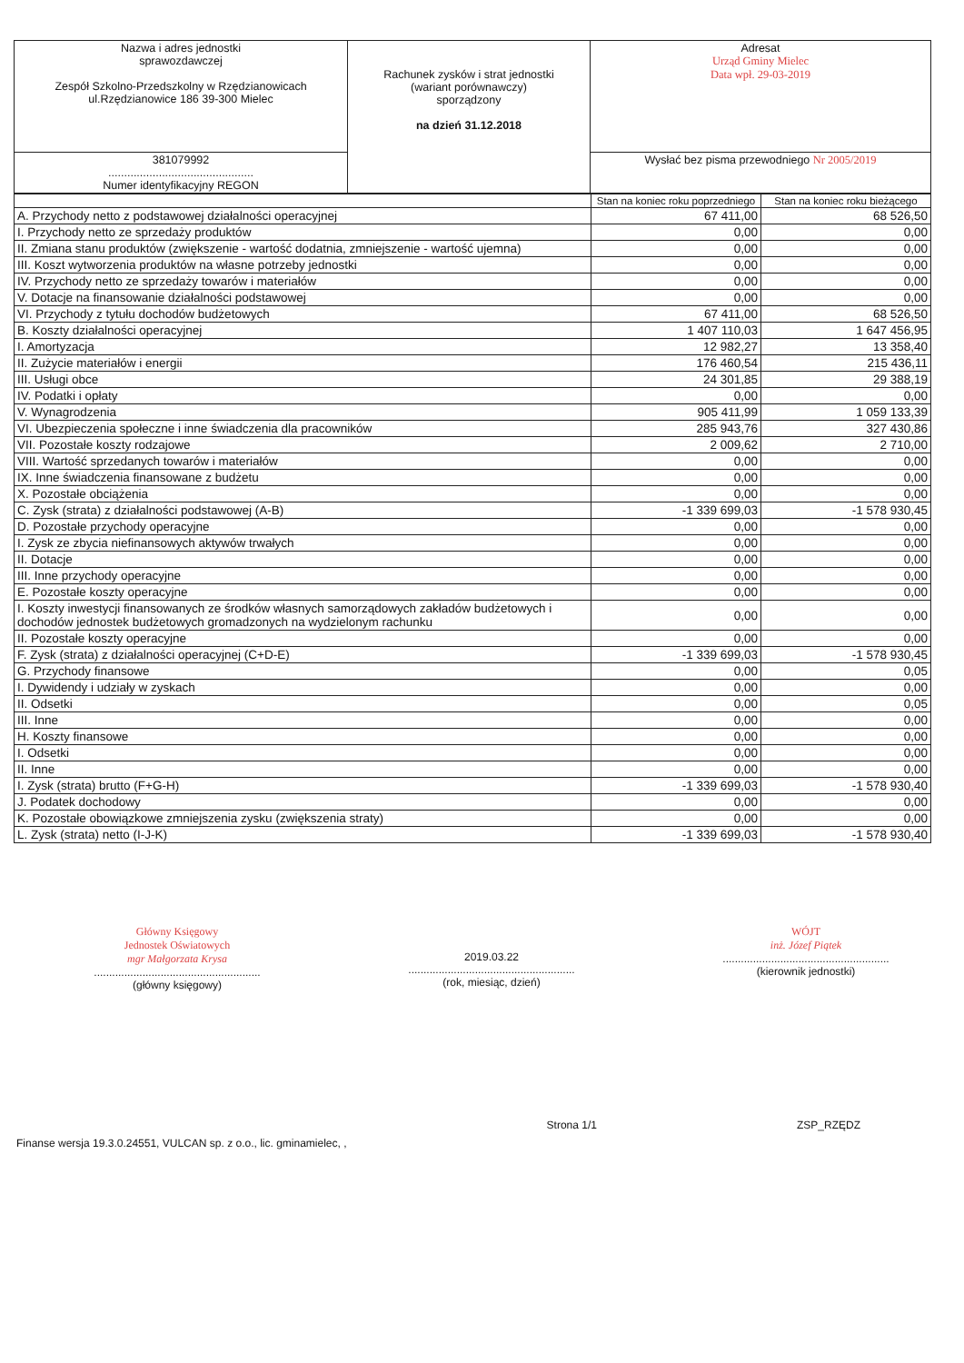| Nazwa i adres jednostki sprawozdawczej Zespół Szkolno-Przedszkolny w Rzędzianowicach ul.Rzędzianowice 186 39-300 Mielec | Rachunek zysków i strat jednostki (wariant porównawczy) sporządzony na dzień 31.12.2018 | Adresat Urząd Gminy Mielec Data wpł. 29-03-2019 |
| 381079992 .............................................. Numer identyfikacyjny REGON | | Wysłać bez pisma przewodniego Nr 2005/2019 |
| | Stan na koniec roku poprzedniego | Stan na koniec roku bieżącego |
| --- | --- | --- |
| A. Przychody netto z podstawowej działalności operacyjnej | 67 411,00 | 68 526,50 |
| I. Przychody netto ze sprzedaży produktów | 0,00 | 0,00 |
| II. Zmiana stanu produktów (zwiększenie - wartość dodatnia, zmniejszenie - wartość ujemna) | 0,00 | 0,00 |
| III. Koszt wytworzenia produktów na własne potrzeby jednostki | 0,00 | 0,00 |
| IV. Przychody netto ze sprzedaży towarów i materiałów | 0,00 | 0,00 |
| V. Dotacje na finansowanie działalności podstawowej | 0,00 | 0,00 |
| VI. Przychody z tytułu dochodów budżetowych | 67 411,00 | 68 526,50 |
| B. Koszty działalności operacyjnej | 1 407 110,03 | 1 647 456,95 |
| I. Amortyzacja | 12 982,27 | 13 358,40 |
| II. Zużycie materiałów i energii | 176 460,54 | 215 436,11 |
| III. Usługi obce | 24 301,85 | 29 388,19 |
| IV. Podatki i opłaty | 0,00 | 0,00 |
| V. Wynagrodzenia | 905 411,99 | 1 059 133,39 |
| VI. Ubezpieczenia społeczne i inne świadczenia dla pracowników | 285 943,76 | 327 430,86 |
| VII. Pozostałe koszty rodzajowe | 2 009,62 | 2 710,00 |
| VIII. Wartość sprzedanych towarów i materiałów | 0,00 | 0,00 |
| IX. Inne świadczenia finansowane z budżetu | 0,00 | 0,00 |
| X. Pozostałe obciążenia | 0,00 | 0,00 |
| C. Zysk (strata) z działalności podstawowej (A-B) | -1 339 699,03 | -1 578 930,45 |
| D. Pozostałe przychody operacyjne | 0,00 | 0,00 |
| I. Zysk ze zbycia niefinansowych aktywów trwałych | 0,00 | 0,00 |
| II. Dotacje | 0,00 | 0,00 |
| III. Inne przychody operacyjne | 0,00 | 0,00 |
| E. Pozostałe koszty operacyjne | 0,00 | 0,00 |
| I. Koszty inwestycji finansowanych ze środków własnych samorządowych zakładów budżetowych i dochodów jednostek budżetowych gromadzonych na wydzielonym rachunku | 0,00 | 0,00 |
| II. Pozostałe koszty operacyjne | 0,00 | 0,00 |
| F. Zysk (strata) z działalności operacyjnej (C+D-E) | -1 339 699,03 | -1 578 930,45 |
| G. Przychody finansowe | 0,00 | 0,05 |
| I. Dywidendy i udziały w zyskach | 0,00 | 0,00 |
| II. Odsetki | 0,00 | 0,05 |
| III. Inne | 0,00 | 0,00 |
| H. Koszty finansowe | 0,00 | 0,00 |
| I. Odsetki | 0,00 | 0,00 |
| II. Inne | 0,00 | 0,00 |
| I. Zysk (strata) brutto (F+G-H) | -1 339 699,03 | -1 578 930,40 |
| J. Podatek dochodowy | 0,00 | 0,00 |
| K. Pozostałe obowiązkowe zmniejszenia zysku (zwiększenia straty) | 0,00 | 0,00 |
| L. Zysk (strata) netto (I-J-K) | -1 339 699,03 | -1 578 930,40 |
Główny Księgowy
Jednostek Oświatowych
mgr Małgorzata Krysa
.......................................................
(główny księgowy)
2019.03.22
.......................................................
(rok, miesiąc, dzień)
WÓJT
inż. Józef Piątek
.......................................................
(kierownik jednostki)
Finanse wersja 19.3.0.24551, VULCAN sp. z o.o., lic. gminamielec, ,
Strona 1/1 ZSP_RZĘDZ